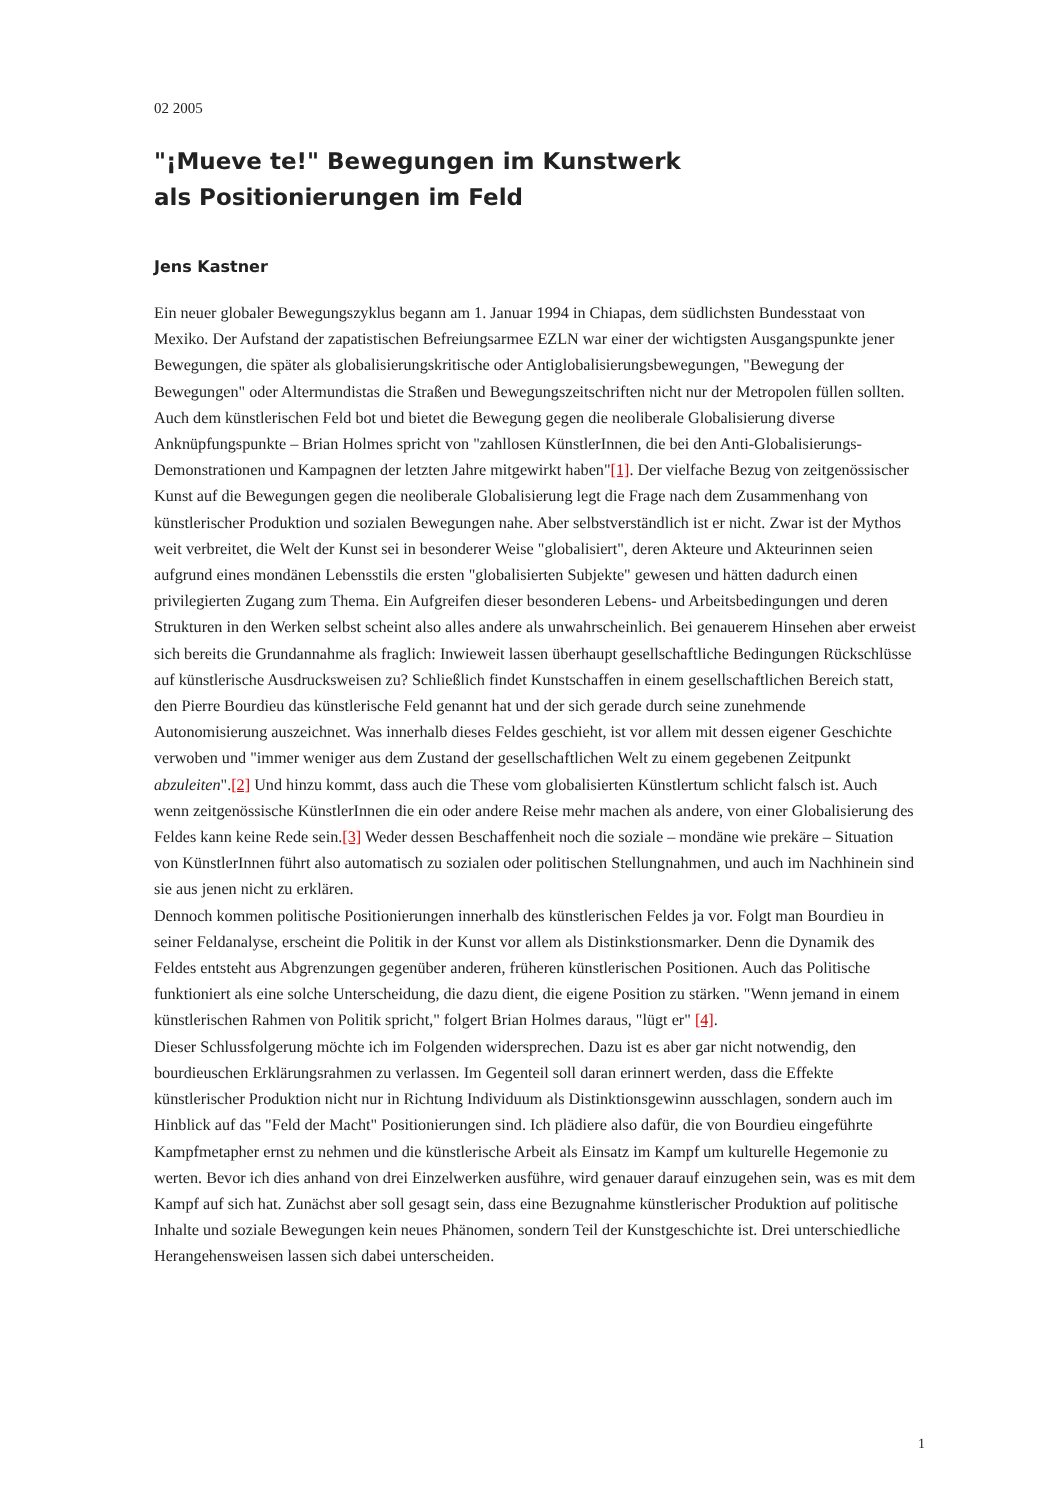02 2005
"¡Mueve te!" Bewegungen im Kunstwerk als Positionierungen im Feld
Jens Kastner
Ein neuer globaler Bewegungszyklus begann am 1. Januar 1994 in Chiapas, dem südlichsten Bundesstaat von Mexiko. Der Aufstand der zapatistischen Befreiungsarmee EZLN war einer der wichtigsten Ausgangspunkte jener Bewegungen, die später als globalisierungskritische oder Antiglobalisierungsbewegungen, "Bewegung der Bewegungen" oder Altermundistas die Straßen und Bewegungszeitschriften nicht nur der Metropolen füllen sollten. Auch dem künstlerischen Feld bot und bietet die Bewegung gegen die neoliberale Globalisierung diverse Anknüpfungspunkte – Brian Holmes spricht von "zahllosen KünstlerInnen, die bei den Anti-Globalisierungs-Demonstrationen und Kampagnen der letzten Jahre mitgewirkt haben"[1]. Der vielfache Bezug von zeitgenössischer Kunst auf die Bewegungen gegen die neoliberale Globalisierung legt die Frage nach dem Zusammenhang von künstlerischer Produktion und sozialen Bewegungen nahe. Aber selbstverständlich ist er nicht. Zwar ist der Mythos weit verbreitet, die Welt der Kunst sei in besonderer Weise "globalisiert", deren Akteure und Akteurinnen seien aufgrund eines mondänen Lebensstils die ersten "globalisierten Subjekte" gewesen und hätten dadurch einen privilegierten Zugang zum Thema. Ein Aufgreifen dieser besonderen Lebens- und Arbeitsbedingungen und deren Strukturen in den Werken selbst scheint also alles andere als unwahrscheinlich. Bei genauerem Hinsehen aber erweist sich bereits die Grundannahme als fraglich: Inwieweit lassen überhaupt gesellschaftliche Bedingungen Rückschlüsse auf künstlerische Ausdrucksweisen zu? Schließlich findet Kunstschaffen in einem gesellschaftlichen Bereich statt, den Pierre Bourdieu das künstlerische Feld genannt hat und der sich gerade durch seine zunehmende Autonomisierung auszeichnet. Was innerhalb dieses Feldes geschieht, ist vor allem mit dessen eigener Geschichte verwoben und "immer weniger aus dem Zustand der gesellschaftlichen Welt zu einem gegebenen Zeitpunkt abzuleiten".[2] Und hinzu kommt, dass auch die These vom globalisierten Künstlertum schlicht falsch ist. Auch wenn zeitgenössische KünstlerInnen die ein oder andere Reise mehr machen als andere, von einer Globalisierung des Feldes kann keine Rede sein.[3] Weder dessen Beschaffenheit noch die soziale – mondäne wie prekäre – Situation von KünstlerInnen führt also automatisch zu sozialen oder politischen Stellungnahmen, und auch im Nachhinein sind sie aus jenen nicht zu erklären.
Dennoch kommen politische Positionierungen innerhalb des künstlerischen Feldes ja vor. Folgt man Bourdieu in seiner Feldanalyse, erscheint die Politik in der Kunst vor allem als Distinkstionsmarker. Denn die Dynamik des Feldes entsteht aus Abgrenzungen gegenüber anderen, früheren künstlerischen Positionen. Auch das Politische funktioniert als eine solche Unterscheidung, die dazu dient, die eigene Position zu stärken. "Wenn jemand in einem künstlerischen Rahmen von Politik spricht," folgert Brian Holmes daraus, "lügt er" [4].
Dieser Schlussfolgerung möchte ich im Folgenden widersprechen. Dazu ist es aber gar nicht notwendig, den bourdieuschen Erklärungsrahmen zu verlassen. Im Gegenteil soll daran erinnert werden, dass die Effekte künstlerischer Produktion nicht nur in Richtung Individuum als Distinktionsgewinn ausschlagen, sondern auch im Hinblick auf das "Feld der Macht" Positionierungen sind. Ich plädiere also dafür, die von Bourdieu eingeführte Kampfmetapher ernst zu nehmen und die künstlerische Arbeit als Einsatz im Kampf um kulturelle Hegemonie zu werten. Bevor ich dies anhand von drei Einzelwerken ausführe, wird genauer darauf einzugehen sein, was es mit dem Kampf auf sich hat. Zunächst aber soll gesagt sein, dass eine Bezugnahme künstlerischer Produktion auf politische Inhalte und soziale Bewegungen kein neues Phänomen, sondern Teil der Kunstgeschichte ist. Drei unterschiedliche Herangehensweisen lassen sich dabei unterscheiden.
1